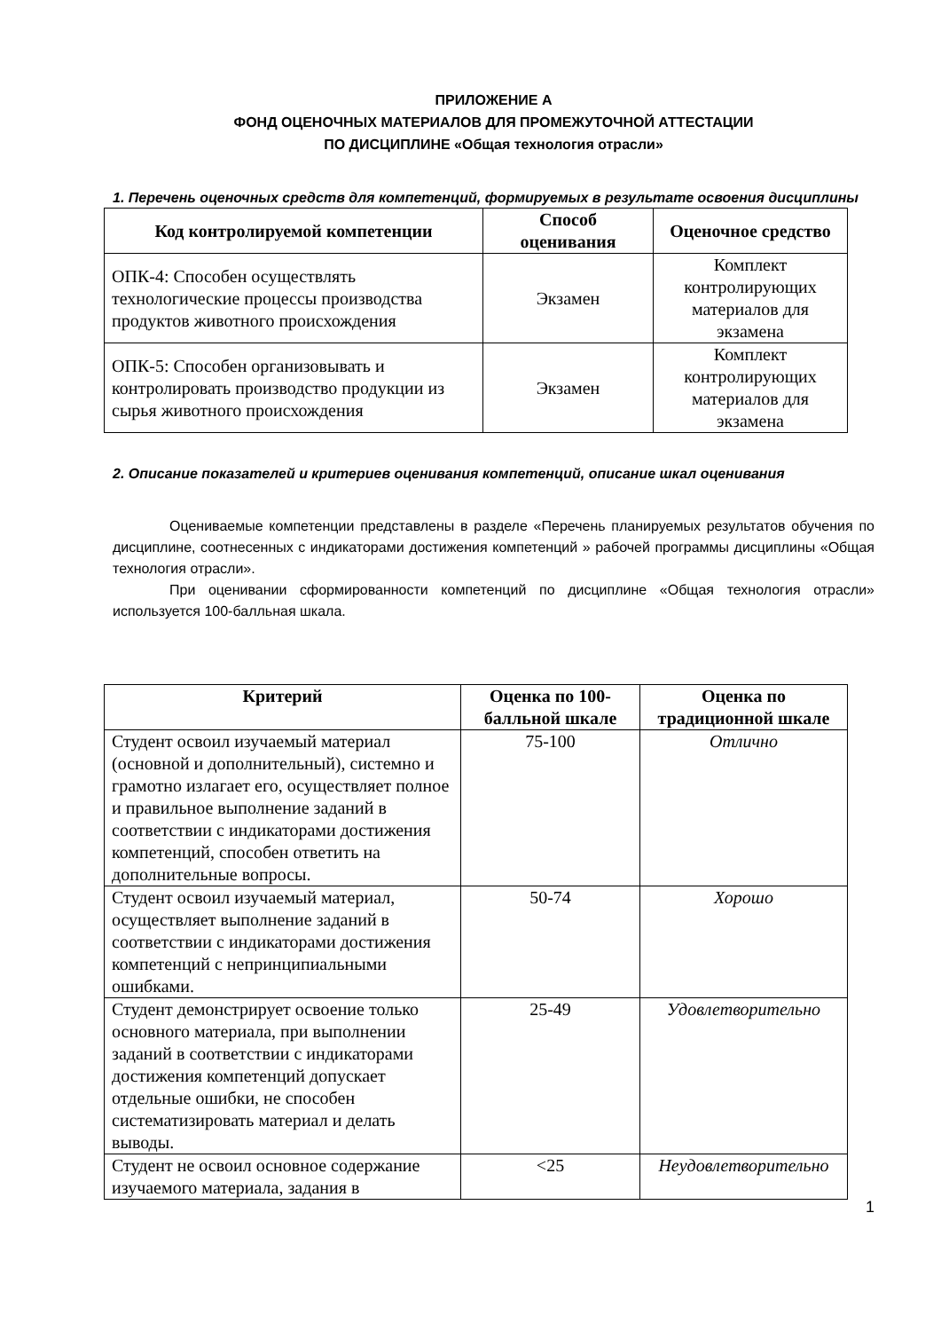ПРИЛОЖЕНИЕ А
ФОНД ОЦЕНОЧНЫХ МАТЕРИАЛОВ ДЛЯ ПРОМЕЖУТОЧНОЙ АТТЕСТАЦИИ
ПО ДИСЦИПЛИНЕ «Общая технология отрасли»
1. Перечень оценочных средств для компетенций, формируемых в результате освоения дисциплины
| Код контролируемой компетенции | Способ оценивания | Оценочное средство |
| --- | --- | --- |
| ОПК-4: Способен осуществлять технологические процессы производства продуктов животного происхождения | Экзамен | Комплект контролирующих материалов для экзамена |
| ОПК-5: Способен организовывать и контролировать производство продукции из сырья животного происхождения | Экзамен | Комплект контролирующих материалов для экзамена |
2. Описание показателей и критериев оценивания компетенций, описание шкал оценивания
Оцениваемые компетенции представлены в разделе «Перечень планируемых результатов обучения по дисциплине, соотнесенных с индикаторами достижения компетенций » рабочей программы дисциплины «Общая технология отрасли».
При оценивании сформированности компетенций по дисциплине «Общая технология отрасли» используется 100-балльная шкала.
| Критерий | Оценка по 100-балльной шкале | Оценка по традиционной шкале |
| --- | --- | --- |
| Студент освоил изучаемый материал (основной и дополнительный), системно и грамотно излагает его, осуществляет полное и правильное выполнение заданий в соответствии с индикаторами достижения компетенций, способен ответить на дополнительные вопросы. | 75-100 | Отлично |
| Студент освоил изучаемый материал, осуществляет выполнение заданий в соответствии с индикаторами достижения компетенций с непринципиальными ошибками. | 50-74 | Хорошо |
| Студент демонстрирует освоение только основного материала, при выполнении заданий в соответствии с индикаторами достижения компетенций допускает отдельные ошибки, не способен систематизировать материал и делать выводы. | 25-49 | Удовлетворительно |
| Студент не освоил основное содержание изучаемого материала, задания в | <25 | Неудовлетворительно |
1